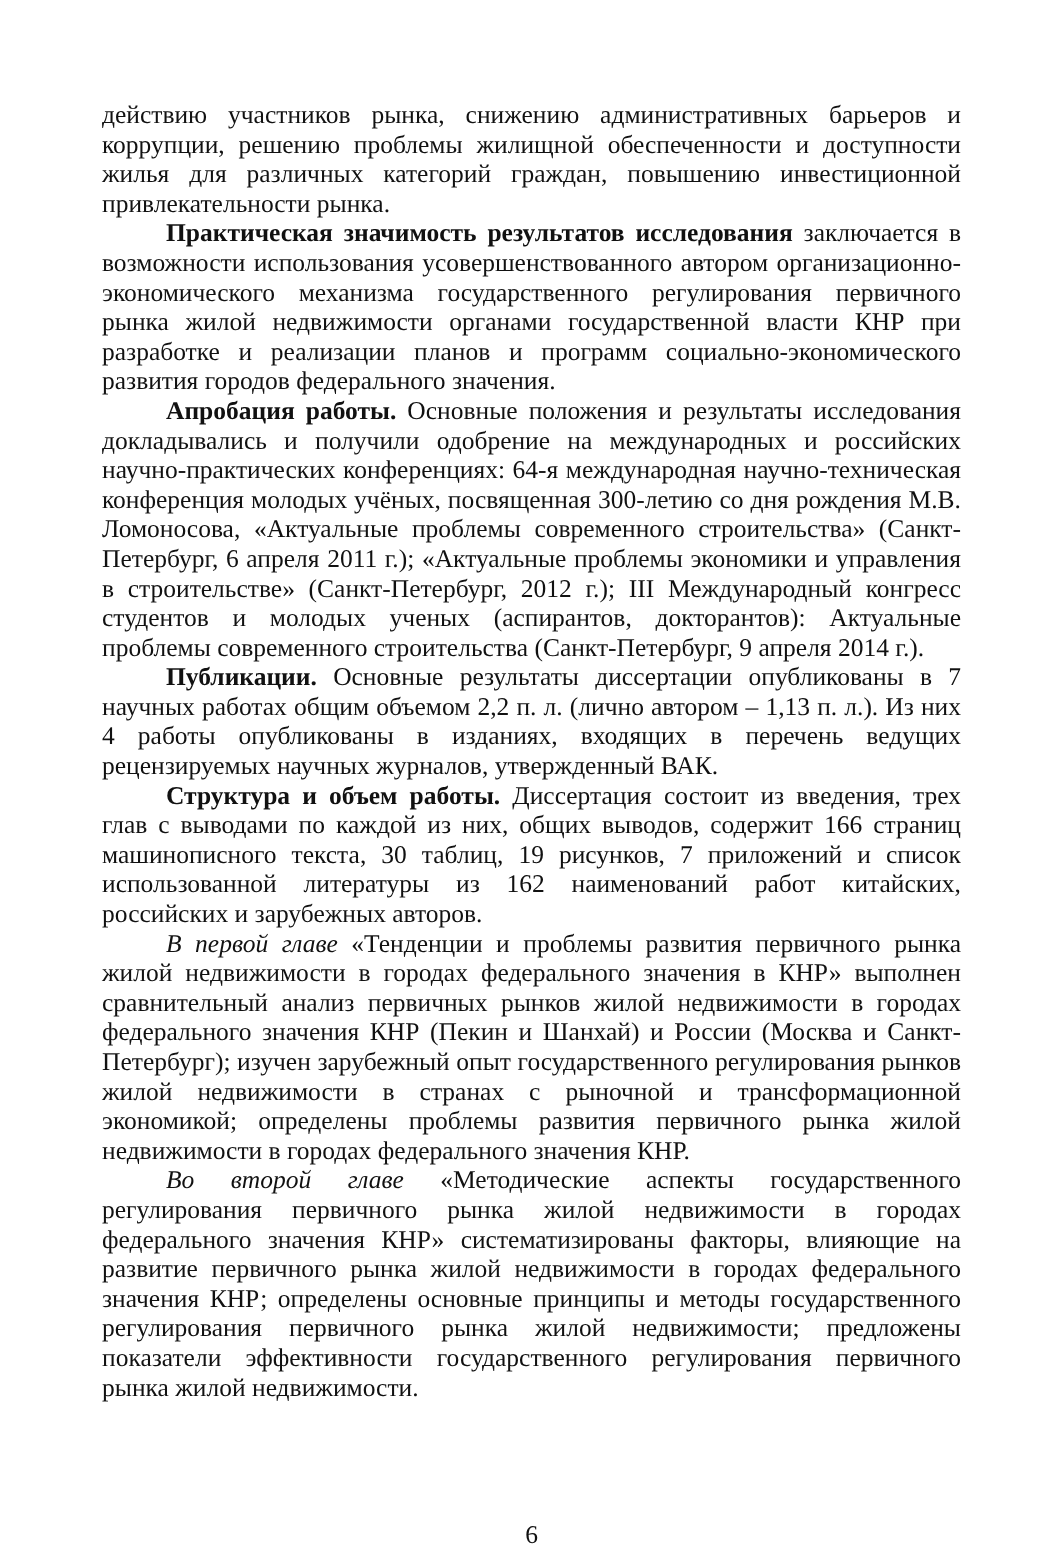действию участников рынка, снижению административных барьеров и коррупции, решению проблемы жилищной обеспеченности и доступности жилья для различных категорий граждан, повышению инвестиционной привлекательности рынка.
Практическая значимость результатов исследования заключается в возможности использования усовершенствованного автором организационно-экономического механизма государственного регулирования первичного рынка жилой недвижимости органами государственной власти КНР при разработке и реализации планов и программ социально-экономического развития городов федерального значения.
Апробация работы. Основные положения и результаты исследования докладывались и получили одобрение на международных и российских научно-практических конференциях: 64-я международная научно-техническая конференция молодых учёных, посвященная 300-летию со дня рождения М.В. Ломоносова, «Актуальные проблемы современного строительства» (Санкт-Петербург, 6 апреля 2011 г.); «Актуальные проблемы экономики и управления в строительстве» (Санкт-Петербург, 2012 г.); III Международный конгресс студентов и молодых ученых (аспирантов, докторантов): Актуальные проблемы современного строительства (Санкт-Петербург, 9 апреля 2014 г.).
Публикации. Основные результаты диссертации опубликованы в 7 научных работах общим объемом 2,2 п. л. (лично автором – 1,13 п. л.). Из них 4 работы опубликованы в изданиях, входящих в перечень ведущих рецензируемых научных журналов, утвержденный ВАК.
Структура и объем работы. Диссертация состоит из введения, трех глав с выводами по каждой из них, общих выводов, содержит 166 страниц машинописного текста, 30 таблиц, 19 рисунков, 7 приложений и список использованной литературы из 162 наименований работ китайских, российских и зарубежных авторов.
В первой главе «Тенденции и проблемы развития первичного рынка жилой недвижимости в городах федерального значения в КНР» выполнен сравнительный анализ первичных рынков жилой недвижимости в городах федерального значения КНР (Пекин и Шанхай) и России (Москва и Санкт-Петербург); изучен зарубежный опыт государственного регулирования рынков жилой недвижимости в странах с рыночной и трансформационной экономикой; определены проблемы развития первичного рынка жилой недвижимости в городах федерального значения КНР.
Во второй главе «Методические аспекты государственного регулирования первичного рынка жилой недвижимости в городах федерального значения КНР» систематизированы факторы, влияющие на развитие первичного рынка жилой недвижимости в городах федерального значения КНР; определены основные принципы и методы государственного регулирования первичного рынка жилой недвижимости; предложены показатели эффективности государственного регулирования первичного рынка жилой недвижимости.
6